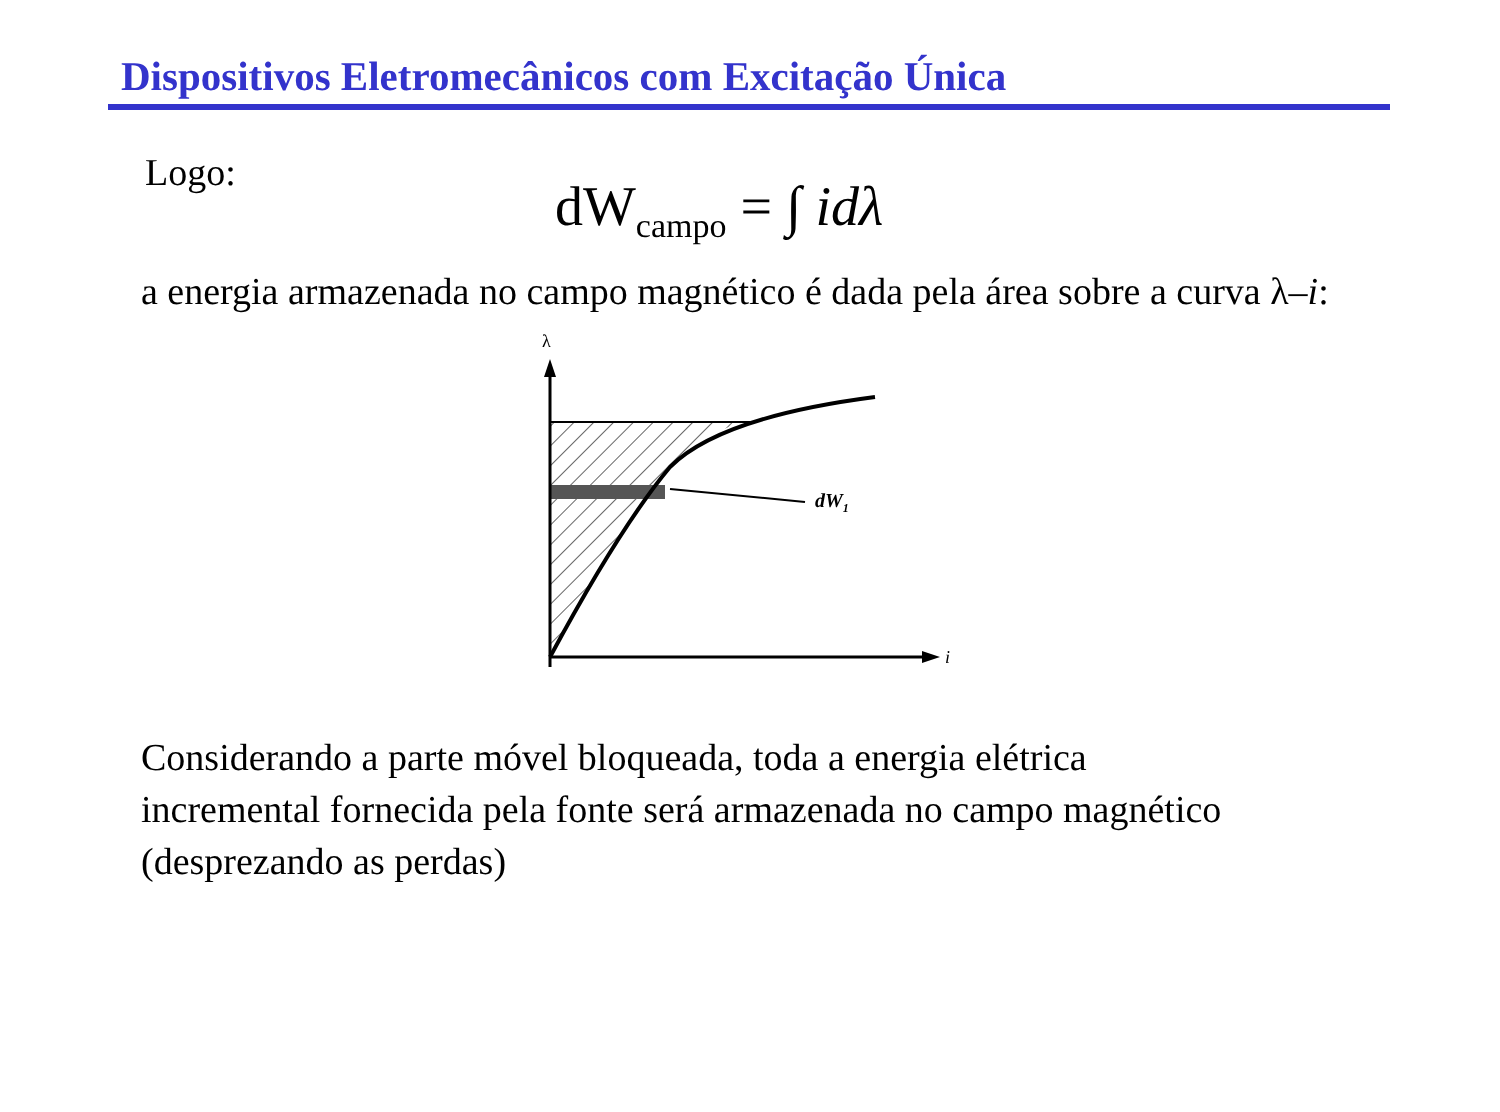Dispositivos Eletromecânicos com Excitação Única
Logo:
dW<sub>campo</sub> = ∫ idλ
a energia armazenada no campo magnético é dada pela área sobre a curva λ–i:
λ
dW1
i
Considerando a parte móvel bloqueada, toda a energia elétrica
incremental fornecida pela fonte será armazenada no campo magnético
(desprezando as perdas)